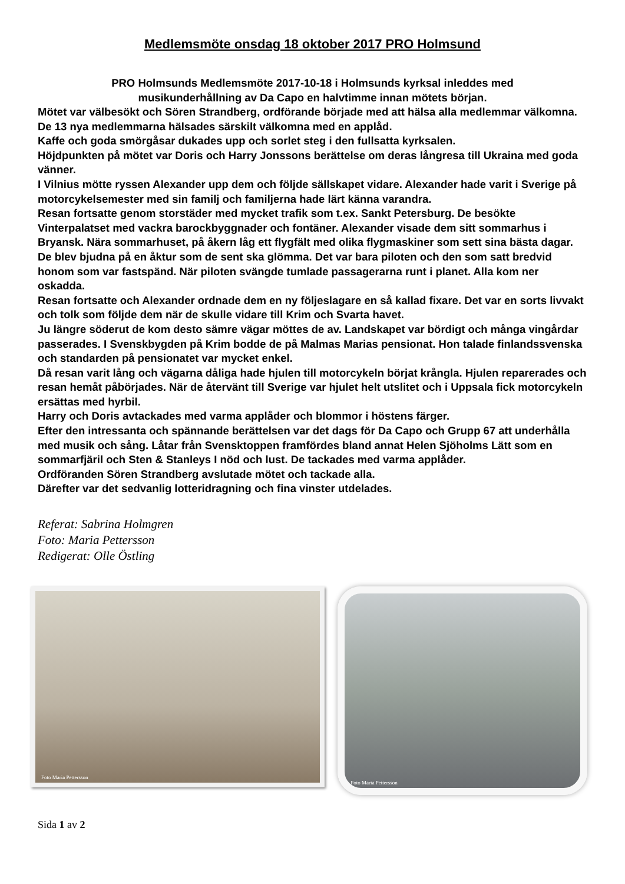Medlemsmöte onsdag 18 oktober 2017 PRO Holmsund
PRO Holmsunds Medlemsmöte 2017-10-18 i Holmsunds kyrksal inleddes med
musikunderhållning av Da Capo en halvtimme innan mötets början.
Mötet var välbesökt och Sören Strandberg, ordförande började med att hälsa alla medlemmar välkomna. De 13 nya medlemmarna hälsades särskilt välkomna med en applåd.
Kaffe och goda smörgåsar dukades upp och sorlet steg i den fullsatta kyrksalen.
Höjdpunkten på mötet var Doris och Harry Jonssons berättelse om deras långresa till Ukraina med goda vänner.
I Vilnius mötte ryssen Alexander upp dem och följde sällskapet vidare. Alexander hade varit i Sverige på motorcykelsemester med sin familj och familjerna hade lärt känna varandra.
Resan fortsatte genom storstäder med mycket trafik som t.ex. Sankt Petersburg. De besökte Vinterpalatset med vackra barockbyggnader och fontäner. Alexander visade dem sitt sommarhus i Bryansk. Nära sommarhuset, på åkern låg ett flygfält med olika flygmaskiner som sett sina bästa dagar. De blev bjudna på en åktur som de sent ska glömma. Det var bara piloten och den som satt bredvid honom som var fastspänd. När piloten svängde tumlade passagerarna runt i planet. Alla kom ner oskadda.
Resan fortsatte och Alexander ordnade dem en ny följeslagare en så kallad fixare. Det var en sorts livvakt och tolk som följde dem när de skulle vidare till Krim och Svarta havet.
Ju längre söderut de kom desto sämre vägar möttes de av. Landskapet var bördigt och många vingårdar passerades. I Svenskbygden på Krim bodde de på Malmas Marias pensionat. Hon talade finlandssvenska och standarden på pensionatet var mycket enkel.
Då resan varit lång och vägarna dåliga hade hjulen till motorcykeln börjat krångla. Hjulen reparerades och resan hemåt påbörjades. När de återvänt till Sverige var hjulet helt utslitet och i Uppsala fick motorcykeln ersättas med hyrbil.
Harry och Doris avtackades med varma applåder och blommor i höstens färger.
Efter den intressanta och spännande berättelsen var det dags för Da Capo och Grupp 67 att underhålla med musik och sång. Låtar från Svensktoppen framfördes bland annat Helen Sjöholms Lätt som en sommarfjäril och Sten & Stanleys I nöd och lust. De tackades med varma applåder.
Ordföranden Sören Strandberg avslutade mötet och tackade alla.
Därefter var det sedvanlig lotteridragning och fina vinster utdelades.
Referat: Sabrina Holmgren
Foto: Maria Pettersson
Redigerat: Olle Östling
Foto Maria Pettersson
Foto Maria Pettersson
Sida 1 av 2